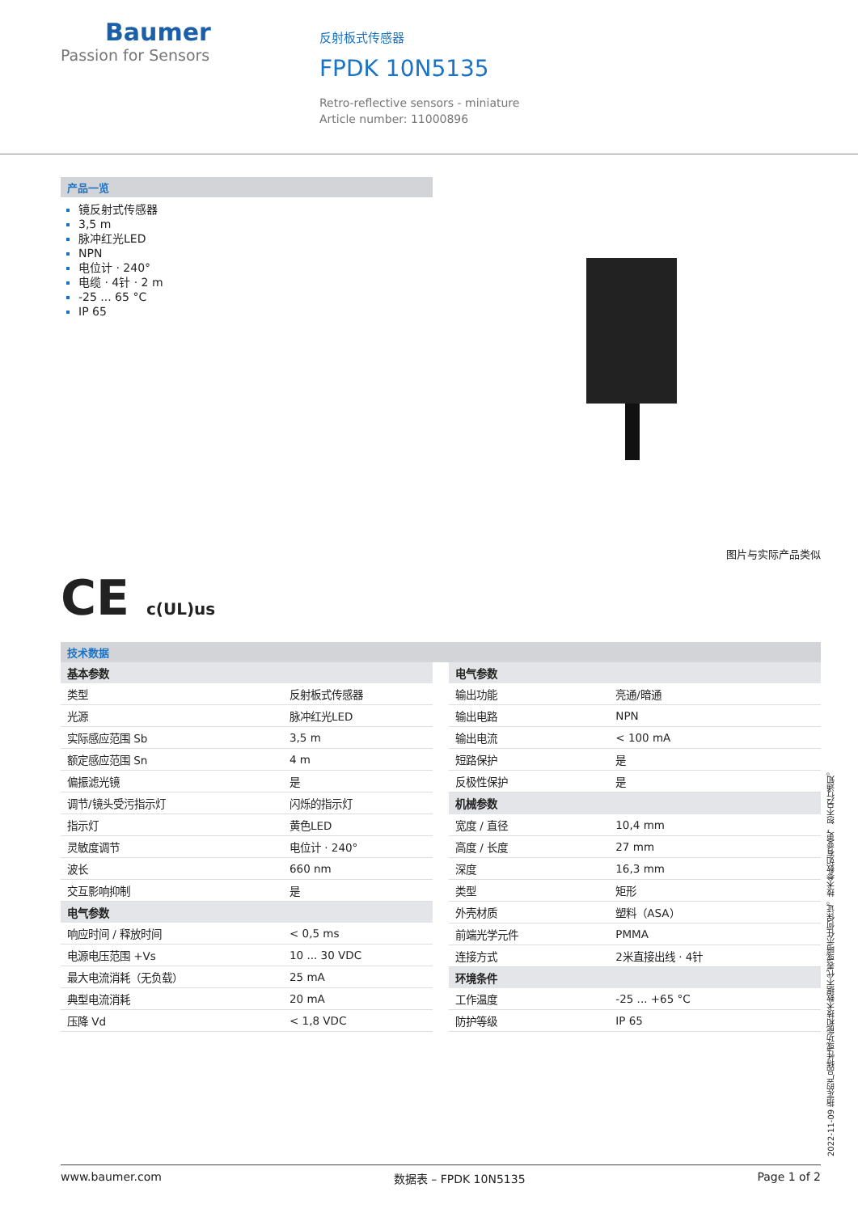Baumer
Passion for Sensors
反射板式传感器
FPDK 10N5135
Retro-reflective sensors - miniature
Article number: 11000896
产品一览
镜反射式传感器
3,5 m
脉冲红光LED
NPN
电位计 · 240°
电缆 · 4针 · 2 m
-25 ... 65 °C
IP 65
图片与实际产品类似
CE c(UL)us
技术数据
| 基本参数 | |
| --- | --- |
| 类型 | 反射板式传感器 |
| 光源 | 脉冲红光LED |
| 实际感应范围 Sb | 3,5 m |
| 额定感应范围 Sn | 4 m |
| 偏振滤光镜 | 是 |
| 调节/镜头受污指示灯 | 闪烁的指示灯 |
| 指示灯 | 黄色LED |
| 灵敏度调节 | 电位计 · 240° |
| 波长 | 660 nm |
| 交互影响抑制 | 是 |
| 电气参数 | |
| 响应时间 / 释放时间 | < 0,5 ms |
| 电源电压范围 +Vs | 10 ... 30 VDC |
| 最大电流消耗（无负载） | 25 mA |
| 典型电流消耗 | 20 mA |
| 压降 Vd | < 1,8 VDC |
| 电气参数 | |
| --- | --- |
| 输出功能 | 亮通/暗通 |
| 输出电路 | NPN |
| 输出电流 | < 100 mA |
| 短路保护 | 是 |
| 反极性保护 | 是 |
| 机械参数 | |
| 宽度 / 直径 | 10,4 mm |
| 高度 / 长度 | 27 mm |
| 深度 | 16,3 mm |
| 类型 | 矩形 |
| 外壳材质 | 塑料（ASA） |
| 前端光学元件 | PMMA |
| 连接方式 | 2米直接出线 · 4针 |
| 环境条件 | |
| 工作温度 | -25 ... +65 °C |
| 防护等级 | IP 65 |
2022-11-09 指定的产品特性或功能和技术数据不代表或暗示任何保证。技术参数如有变更，恕不另行通知。
www.baumer.com 数据表 – FPDK 10N5135 Page 1 of 2